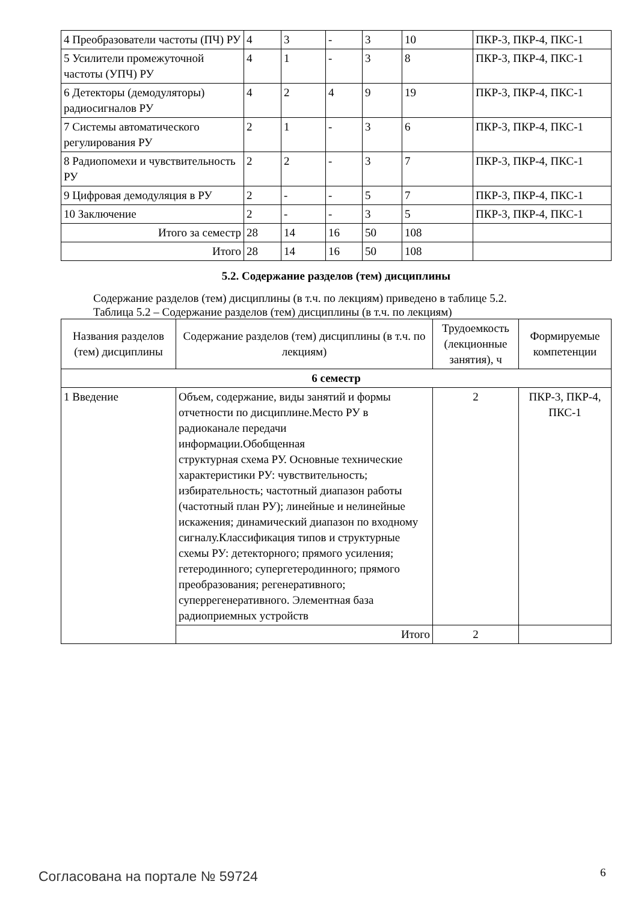| 4 Преобразователи частоты (ПЧ) РУ | 4 | 3 | - | 3 | 10 | ПКР-3, ПКР-4, ПКС-1 |
| 5 Усилители промежуточной частоты (УПЧ) РУ | 4 | 1 | - | 3 | 8 | ПКР-3, ПКР-4, ПКС-1 |
| 6 Детекторы (демодуляторы) радиосигналов РУ | 4 | 2 | 4 | 9 | 19 | ПКР-3, ПКР-4, ПКС-1 |
| 7 Системы автоматического регулирования РУ | 2 | 1 | - | 3 | 6 | ПКР-3, ПКР-4, ПКС-1 |
| 8 Радиопомехи и чувствительность РУ | 2 | 2 | - | 3 | 7 | ПКР-3, ПКР-4, ПКС-1 |
| 9 Цифровая демодуляция в РУ | 2 | - | - | 5 | 7 | ПКР-3, ПКР-4, ПКС-1 |
| 10 Заключение | 2 | - | - | 3 | 5 | ПКР-3, ПКР-4, ПКС-1 |
| Итого за семестр | 28 | 14 | 16 | 50 | 108 | |
| Итого | 28 | 14 | 16 | 50 | 108 | |
5.2. Содержание разделов (тем) дисциплины
Содержание разделов (тем) дисциплины (в т.ч. по лекциям) приведено в таблице 5.2.
Таблица 5.2 – Содержание разделов (тем) дисциплины (в т.ч. по лекциям)
| Названия разделов (тем) дисциплины | Содержание разделов (тем) дисциплины (в т.ч. по лекциям) | Трудоемкость (лекционные занятия), ч | Формируемые компетенции |
| --- | --- | --- | --- |
| 6 семестр | | | |
| 1 Введение | Объем, содержание, виды занятий и формы отчетности по дисциплине.Место РУ в радиоканале передачи информации.Обобщенная структурная схема РУ. Основные технические характеристики РУ: чувствительность; избирательность; частотный диапазон работы (частотный план РУ); линейные и нелинейные искажения; динамический диапазон по входному сигналу.Классификация типов и структурные схемы РУ: детекторного; прямого усиления; гетеродинного; супергетеродинного; прямого преобразования; регенеративного; суперрегенеративного. Элементная база радиоприемных устройств | 2 | ПКР-3, ПКР-4, ПКС-1 |
| | Итого | 2 | |
Согласована на портале № 59724 6